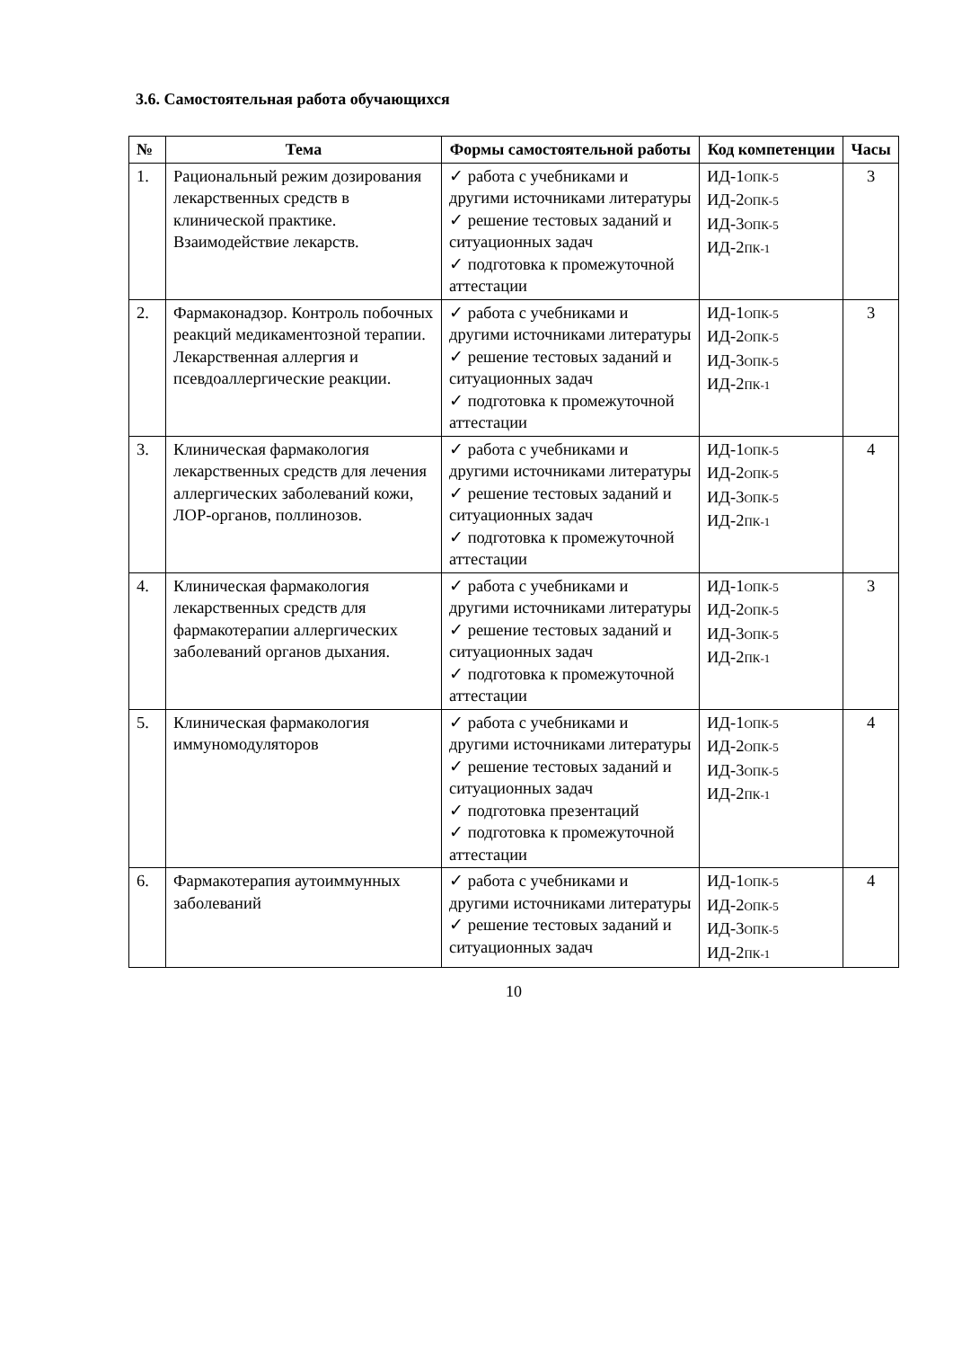3.6. Самостоятельная работа обучающихся
| № | Тема | Формы самостоятельной работы | Код компетенции | Часы |
| --- | --- | --- | --- | --- |
| 1. | Рациональный режим дозирования лекарственных средств в клинической практике. Взаимодействие лекарств. | ✓ работа с учебниками и другими источниками литературы ✓ решение тестовых заданий и ситуационных задач ✓ подготовка к промежуточной аттестации | ИД-1 ОПК-5 ИД-2 ОПК-5 ИД-3 ОПК-5 ИД-2 ПК-1 | 3 |
| 2. | Фармаконадзор. Контроль побочных реакций медикаментозной терапии. Лекарственная аллергия и псевдоаллергические реакции. | ✓ работа с учебниками и другими источниками литературы ✓ решение тестовых заданий и ситуационных задач ✓ подготовка к промежуточной аттестации | ИД-1 ОПК-5 ИД-2 ОПК-5 ИД-3 ОПК-5 ИД-2 ПК-1 | 3 |
| 3. | Клиническая фармакология лекарственных средств для лечения аллергических заболеваний кожи, ЛОР-органов, поллинозов. | ✓ работа с учебниками и другими источниками литературы ✓ решение тестовых заданий и ситуационных задач ✓ подготовка к промежуточной аттестации | ИД-1 ОПК-5 ИД-2 ОПК-5 ИД-3 ОПК-5 ИД-2 ПК-1 | 4 |
| 4. | Клиническая фармакология лекарственных средств для фармакотерапии аллергических заболеваний органов дыхания. | ✓ работа с учебниками и другими источниками литературы ✓ решение тестовых заданий и ситуационных задач ✓ подготовка к промежуточной аттестации | ИД-1 ОПК-5 ИД-2 ОПК-5 ИД-3 ОПК-5 ИД-2 ПК-1 | 3 |
| 5. | Клиническая фармакология иммуномодуляторов | ✓ работа с учебниками и другими источниками литературы ✓ решение тестовых заданий и ситуационных задач ✓ подготовка презентаций ✓ подготовка к промежуточной аттестации | ИД-1 ОПК-5 ИД-2 ОПК-5 ИД-3 ОПК-5 ИД-2 ПК-1 | 4 |
| 6. | Фармакотерапия аутоиммунных заболеваний | ✓ работа с учебниками и другими источниками литературы ✓ решение тестовых заданий и ситуационных задач | ИД-1 ОПК-5 ИД-2 ОПК-5 ИД-3 ОПК-5 ИД-2 ПК-1 | 4 |
10